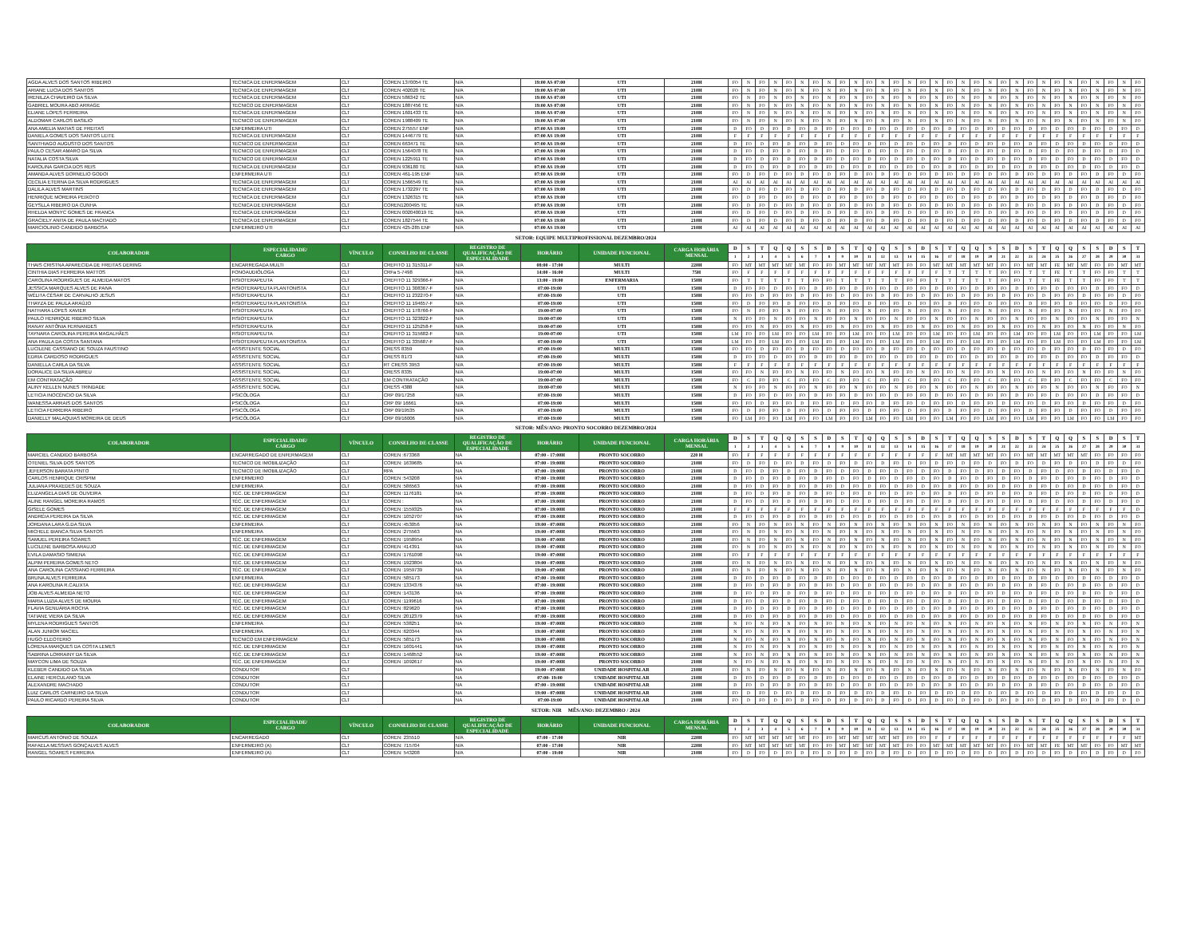| AGDA ALVES DOS SANTOS RIBEIRO | TECNICA DE ENFERMAGEM | CLT | COREN 1370054 TE | N/A | 19:00 AS 07:00 | UTI | 210H | FO | N | FO | N | FO | N | FO | N | FO | N | FO | N | FO | N | FO | N | FO | N | FO | N | FO | N | FO | N | FO | N | FO | N | FO | N | FO |
| ARIANE LUCIA DOS SANTOS | TECNICA DE ENFERMAGEM | CLT | COREN 402020 TE | N/A | 19:00 AS 07:00 | UTI | 210H | FO | N | FO | N | FO | N | FO | N | FO | N | FO | N | FO | N | FO | N | FO | N | FO | N | FO | N | FO | N | FO | N | FO | N | FO | N | FO |
| IRENILZA CHAVEIRO DA SILVA | TECNICA DE ENFERMAGEM | CLT | COREN 586342 TE | N/A | 19:00 AS 07:00 | UTI | 210H | FO | N | FO | N | FO | N | FO | N | FO | N | FO | N | FO | N | FO | N | FO | N | FO | N | FO | N | FO | N | FO | N | FO | N | FO | N | FO |
| GABRIEL MOURA ABO ARRAGE | TECNICO DE ENFERMAGEM | CLT | COREN 1887456 TE | N/A | 19:00 AS 07:00 | UTI | 210H | FO | N | FO | N | FO | N | FO | N | FO | N | FO | N | FO | N | FO | N | FO | N | FO | N | FO | N | FO | N | FO | N | FO | N | FO | N | FO |
| ELIANE LOPES FERREIRA | TECNICA DE ENFERMAGEM | CLT | COREN 1601433 TE | N/A | 19:00 AS 07:00 | UTI | 210H | FO | N | FO | N | FO | N | FO | N | FO | N | FO | N | FO | N | FO | N | FO | N | FO | N | FO | N | FO | N | FO | N | FO | N | FO | N | FO |
| ALDOMAR CARLOS BASILIO | TECNICO DE ENFERMAGEM | CLT | COREN 1988409 TE | N/A | 19:00 AS 07:00 | UTI | 210H | FO | N | FO | N | FO | N | FO | N | FO | N | FO | N | FO | N | FO | N | FO | N | FO | N | FO | N | FO | N | FO | N | FO | N | FO | N | FO |
| ANA AMELIA MATIAS DE FREITAS | ENFERMEIRA UTI | CLT | COREN 275557 ENF | N/A | 07:00 AS 19:00 | UTI | 210H | D | FO | D | FO | D | FO | D | FO | D | FO | D | FO | D | FO | D | FO | D | FO | D | FO | D | FO | D | FO | D | FO | D | FO | D | FO | D |
| DANIELA GOMES DOS SANTOS LEITE | TECNICA DE ENFERMAGEM | CLT | COREN 1446779 TE | N/A | 07:00 AS 19:00 | UTI | 210H | F | F | F | F | F | F | F | F | F | F | F | F | F | F | F | F | F | F | F | F | F | F | F | F | F | F | F | F | F | F | F |
| SANTHIAGO AUGUSTO DOS SANTOS | TECNICO DE ENFERMAGEM | CLT | COREN 663471 TE | N/A | 07:00 AS 19:00 | UTI | 210H | D | FO | D | FO | D | FO | D | FO | D | FO | D | FO | D | FO | D | FO | D | FO | D | FO | D | FO | D | FO | D | FO | D | FO | D | FO | D |
| PAULO CESAR AMARO DA SILVA | TECNICO DE ENFERMAGEM | CLT | COREN 1564078 TE | N/A | 07:00 AS 19:00 | UTI | 210H | D | FO | D | FO | D | FO | D | FO | D | FO | D | FO | D | FO | D | FO | D | FO | D | FO | D | FO | D | FO | D | FO | D | FO | D | FO | D |
| NATALIA COSTA SILVA | TECNICO DE ENFERMAGEM | CLT | COREN 1225911 TE | N/A | 07:00 AS 19:00 | UTI | 210H | D | FO | D | FO | D | FO | D | FO | D | FO | D | FO | D | FO | D | FO | D | FO | D | FO | D | FO | D | FO | D | FO | D | FO | D | FO | D |
| KAROLINA GARCIA DOS REIS | TECNICA DE ENFERMAGEM | CLT | COREN 936180 TE | N/A | 07:00 AS 19:00 | UTI | 210H | D | FO | D | FO | D | FO | D | FO | D | FO | D | FO | D | FO | D | FO | D | FO | D | FO | D | FO | D | FO | D | FO | D | FO | D | FO | D |
| AMANDA ALVES DORNELIO GODOI | ENFERMEIRA UTI | CLT | COREN 461-195 ENF | N/A | 07:00 AS 19:00 | UTI | 210H | FO | D | FO | D | FO | D | FO | D | FO | D | FO | D | FO | D | FO | D | FO | D | FO | D | FO | D | FO | D | FO | D | FO | D | FO | D | FO |
| CECILIA ETERNA DA SILVA RODRIGUES | TECNICA DE ENFERMAGEM | CLT | COREN 1566549 TE | N/A | 07:00 AS 19:00 | UTI | 210H | AI | AI | AI | AI | AI | AI | AI | AI | AI | AI | AI | AI | AI | AI | AI | AI | AI | AI | AI | AI | AI | AI | AI | AI | AI | AI | AI | AI | AI | AI | AI |
| DALILA ALVES MARTINS | TECNICA DE ENFERMAGEM | CLT | COREN 1732297 TE | N/A | 07:00 AS 19:00 | UTI | 210H | FO | D | FO | D | FO | D | FO | D | FO | D | FO | D | FO | D | FO | D | FO | D | FO | D | FO | D | FO | D | FO | D | FO | D | FO | D | FO |
| HENRIQUE MOREIRA PEIXOTO | TECNICA DE ENFERMAGEM | CLT | COREN 1326315 TE | N/A | 07:00 AS 19:00 | UTI | 210H | FO | D | FO | D | FO | D | FO | D | FO | D | FO | D | FO | D | FO | D | FO | D | FO | D | FO | D | FO | D | FO | D | FO | D | FO | D | FO |
| GEYSLLA RIBEIRO DA CUNHA | TECNICA DE ENFERMAGEM | CLT | COREN1200495 TE | N/A | 07:00 AS 19:00 | UTI | 210H | FO | D | FO | D | FO | D | FO | D | FO | D | FO | D | FO | D | FO | D | FO | D | FO | D | FO | D | FO | D | FO | D | FO | D | FO | D | FO |
| RHELDA MONYC GOMES DE FRANCA | TECNICA DE ENFERMAGEM | CLT | COREN 002040019 TE | N/A | 07:00 AS 19:00 | UTI | 210H | FO | D | FO | D | FO | D | FO | D | FO | D | FO | D | FO | D | FO | D | FO | D | FO | D | FO | D | FO | D | FO | D | FO | D | FO | D | FO |
| GRACIELY ANITA DE PAULA MACHADO | TECNICA DE ENFERMAGEM | CLT | COREN 1827544 TE | N/A | 07:00 AS 19:00 | UTI | 210H | FO | D | FO | D | FO | D | FO | D | FO | D | FO | D | FO | D | FO | D | FO | D | FO | D | FO | D | FO | D | FO | D | FO | D | FO | D | FO |
| MARCIOLINIO CANDIDO BARBOSA | ENFERMEIRO UTI | CLT | COREN 425-285 ENF | N/A | 07:00 AS 19:00 | UTI | 210H | AI | AI | AI | AI | AI | AI | AI | AI | AI | AI | AI | AI | AI | AI | AI | AI | AI | AI | AI | AI | AI | AI | AI | AI | AI | AI | AI | AI | AI | AI | AI |
| SETOR: EQUIPE MULTIPROFISSIONAL DEZEMBRO/2024 | | | | | | | | | | | | | | | | | | | | | | | | | | | | | | | | | | | | | | |
| COLABORADOR | ESPECIALIDADE/ CARGO | VÍNCULO | CONSELHO DE CLASSE | REGISTRO DE QUALIFICAÇÃO DE ESPECIALIDADE | HORÁRIO | UNIDADE FUNCIONAL | CARGA HORÁRIA MENSAL | D | S | T | Q | Q | S | S | D | S | T | Q | Q | S | S | D | S | T | Q | Q | S | S | D | S | T | Q | Q | S | S | D | S | T |
| | | | | | | | | 1 | 2 | 3 | 4 | 5 | 6 | 7 | 8 | 9 | 10 | 11 | 12 | 13 | 14 | 15 | 16 | 17 | 18 | 19 | 20 | 21 | 22 | 23 | 24 | 25 | 26 | 27 | 28 | 29 | 30 | 31 |
| THAIS CRISTNA APARECIDA DE FREITAS DERING | ENCARREGADA MULTI | CLT | CREFITO 11 315311-F | N/A | 08:00 - 17:00 | MULTI | 220H | FO | MT | MT | MT | MT | MT | FO | FO | MT | MT | MT | MT | MT | FO | FO | MT | MT | MT | MT | MT | FO | FO | MT | MT | FE | MT | MT | FO | FO | MT | MT |
| CINTHIA DIAS FERREIRA MATTOS | FONOAUDIÓLOGA | CLT | CRFa 5-7498 | N/A | 14:00 - 16:00 | MULTI | 75H | FO | F | F | F | F | F | F | F | F | F | F | F | F | F | F | F | T | T | T | T | FO | FO | T | T | FE | T | T | FO | FO | T | T |
| CAROLINA RODRIGUES DE ALMEIDA MATOS | FISIOTERAPEUTA | CLT | CREFITO 11 329366-F | N/A | 13:00 - 19:00 | ENFERMARIA | 150H | FO | T | T | T | T | T | FO | FO | T | T | T | T | T | FO | FO | T | T | T | T | T | FO | FO | T | T | FE | T | T | FO | FO | T | T |
| JESSICA MARQUES ALVES DE PAIVA | FISIOTERAPEUTA PLANTONISTA | CLT | CREFITO 11 308367-F | N/A | 07:00-19:00 | UTI | 150H | D | FO | FO | D | FO | FO | D | FO | FO | D | FO | FO | D | FO | FO | D | FO | FO | D | FO | FO | D | FO | FO | D | FO | FO | D | FO | FO | D |
| WÉLITA CÉSAR DE CARVALHO JESUS | FISIOTERAPEUTA | CLT | CREFITO 11 232270-F | N/A | 07:00-19:00 | UTI | 150H | FO | FO | D | FO | FO | D | FO | FO | D | FO | FO | D | FO | FO | D | FO | FO | D | FO | FO | D | FO | FO | D | FO | FO | D | FO | FO | D | FO |
| THAYZA DE PAULA ARAÚJO | FISIOTERAPEUTA PLANTONISTA | CLT | CREFITO 11 194657-F | N/A | 07:00-19:00 | UTI | 150H | FO | D | FO | FO | D | FO | FO | D | FO | FO | D | FO | FO | D | FO | FO | D | FO | FO | D | FO | FO | D | FO | FO | D | FO | FO | D | FO | FO |
| NATHARA LOPES XAVIER | FISIOTERAPEUTA | CLT | CREFITO 11 178766-F | N/A | 19:00-07:00 | UTI | 150H | FO | N | FO | FO | N | FO | FO | N | FO | FO | N | FO | FO | N | FO | FO | N | FO | FO | N | FO | FO | N | FO | FO | N | FO | FO | N | FO | FO |
| PAULO HENRIQUE RIBEIRO SILVA | FISIOTERAPEUTA | CLT | CREFITO 11 323822-F | N/A | 19:00-07:00 | UTI | 150H | N | FO | FO | N | FO | FO | N | FO | FO | N | FO | FO | N | FO | FO | N | FO | FO | N | FO | FO | N | FO | FO | N | FO | FO | N | FO | FO | N |
| RANAY ANTÔNIA FERNANDES | FISIOTERAPEUTA | CLT | CREFITO 11 125258-F | N/A | 19:00-07:00 | UTI | 150H | FO | FO | N | FO | FO | N | FO | FO | N | FO | FO | N | FO | FO | N | FO | FO | N | FO | FO | N | FO | FO | N | FO | FO | N | FO | FO | N | FO |
| TAYNARA CAROLINA PEREIRA MAGALHÃES | FISIOTERAPEUTA | CLT | CREFITO 11 315682-F | N/A | 19:00-07:00 | UTI | 150H | LM | FO | FO | LM | FO | FO | LM | FO | FO | LM | FO | FO | LM | FO | FO | LM | FO | FO | LM | FO | FO | LM | FO | FO | LM | FO | FO | LM | FO | FO | LM |
| ANA PAULA DA COSTA SANTANA | FISIOTERAPEUTA PLANTONISTA | CLT | CREFITO 11 335687-F | N/A | 07:00-19:00 | UTI | 150H | LM | FO | FO | LM | FO | FO | LM | FO | FO | LM | FO | FO | LM | FO | FO | LM | FO | FO | LM | FO | FO | LM | FO | FO | LM | FO | FO | LM | FO | FO | LM |
| LUCILENE CASSIANO DE SOUZA FAUSTINO | ASSISTENTE SOCIAL | CLT | CRESS 8359 | N/A | 07:00-19:00 | MULTI | 150H | FO | FO | D | FO | FO | D | FO | FO | D | FO | FO | D | FO | FO | D | FO | FO | D | FO | FO | D | FO | FO | D | FO | FO | D | FO | FO | D | FO |
| EDRIA CARDOSO RODRIGUES | ASSISTENTE SOCIAL | CLT | CRESS 8173 | N/A | 07:00-19:00 | MULTI | 150H | D | FO | FO | D | FO | FO | D | FO | FO | D | FO | FO | D | FO | FO | D | FO | FO | D | FO | FO | D | FO | FO | D | FO | FO | D | FO | FO | D |
| DANIELLA CARLA DA SILVA | ASSISTENTE SOCIAL | CLT | RT CRESS 3953 | N/A | 07:00-19:00 | MULTI | 150H | F | F | F | F | F | F | F | F | F | F | F | F | F | F | F | F | F | F | F | F | F | F | F | F | F | F | F | F | F | F | F |
| DORALICE DA SILVA ABREU | ASSISTENTE SOCIAL | CLT | CRESS 8335 | N/A | 19:00-07:00 | MULTI | 150H | FO | FO | N | FO | FO | N | FO | FO | N | FO | FO | N | FO | FO | N | FO | FO | N | FO | FO | N | FO | FO | N | FO | FO | N | FO | FO | N | FO |
| EM CONTRATAÇÃO | ASSISTENTE SOCIAL | CLT | EM CONTRATAÇÃO | N/A | 19:00-07:00 | MULTI | 150H | FO | C | FO | FO | C | FO | FO | C | FO | FO | C | FO | FO | C | FO | FO | C | FO | FO | C | FO | FO | C | FO | FO | C | FO | FO | C | FO | FO |
| ALINY KELLEN NUNES TRINDADE | ASSISTENTE SOCIAL | CLT | CRESS 4388 | N/A | 19:00-07:00 | MULTI | 150H | N | FO | FO | N | FO | FO | N | FO | FO | N | FO | FO | N | FO | FO | N | FO | FO | N | FO | FO | N | FO | FO | N | FO | FO | N | FO | FO | N |
| LETICIA INOCÊNCIO DA SILVA | PSICÓLOGA | CLT | CRP 09/17258 | N/A | 07:00-19:00 | MULTI | 150H | D | FO | FO | D | FO | FO | D | FO | FO | D | FO | FO | D | FO | FO | D | FO | FO | D | FO | FO | D | FO | FO | D | FO | FO | D | FO | FO | D |
| WANESSA ARRAIS DOS SANTOS | PSICÓLOGA | CLT | CRP 09/ 16661 | N/A | 07:00-19:00 | MULTI | 150H | FO | FO | D | FO | FO | D | FO | FO | D | FO | FO | D | FO | FO | D | FO | FO | D | FO | FO | D | FO | FO | D | FO | FO | D | FO | FO | D | FO |
| LETICIA FERREIRA RIBEIRO | PSICÓLOGA | CLT | CRP 09/19535 | N/A | 07:00-19:00 | MULTI | 150H | FO | D | FO | FO | D | FO | FO | D | FO | FO | D | FO | FO | D | FO | FO | D | FO | FO | D | FO | FO | D | FO | FO | D | FO | FO | D | FO | FO |
| DANIELLY MALAQUIAS MOREIRA DE DEUS | PSICÓLOGA | CLT | CRP 09/16006 | N/A | 07:00-19:00 | MULTI | 150H | FO | LM | FO | FO | LM | FO | FO | LM | FO | FO | LM | FO | FO | LM | FO | FO | LM | FO | FO | LM | FO | FO | LM | FO | FO | LM | FO | FO | LM | FO | FO |
| SETOR: MÊS/ANO: PRONTO SOCORRO DEZEMBRO/2024 | | | | | | | | | | | | | | | | | | | | | | | | | | | | | | | | | | | | | | |
| COLABORADOR | ESPECIALIDADE/ CARGO | VÍNCULO | CONSELHO DE CLASSE | REGISTRO DE QUALIFICAÇÃO DE ESPECIALIDADE | HORÁRIO | UNIDADE FUNCIONAL | CARGA HORÁRIA MENSAL | D | S | T | Q | Q | S | S | D | S | T | Q | Q | S | S | D | S | T | Q | Q | S | S | D | S | T | Q | Q | S | S | D | S | T |
| | | | | | | | | 1 | 2 | 3 | 4 | 5 | 6 | 7 | 8 | 9 | 10 | 11 | 12 | 13 | 14 | 15 | 16 | 17 | 18 | 19 | 20 | 21 | 22 | 23 | 24 | 25 | 26 | 27 | 28 | 29 | 30 | 31 |
| MARCIEL CANDIDO BARBOSA | ENCARREGADO DE ENFERMAGEM | CLT | COREN :673368 | NA | 07:00 - 17:00H | PRONTO SOCORRO | 220 H | FO | F | F | F | F | F | F | F | F | F | F | F | F | F | F | F | MT | MT | MT | MT | FO | FO | MT | MT | MT | MT | MT | FO | FO | FO | FO |
| OTENIEL SILVA DOS SANTOS | TECNICO DE IMOBILIZAÇÃO | CLT | COREN: 1639685 | NA | 07:00 - 19:00H | PRONTO SOCORRO | 210H | FO | D | FO | D | FO | D | FO | D | FO | D | FO | D | FO | D | FO | D | FO | D | FO | D | FO | D | FO | D | FO | D | FO | D | FO | D | FO |
| JEFERSON BARATA PINTO | TECNICO DE IMOBILIZAÇÃO | CLT | RPA | NA | 07:00 - 19:00H | PRONTO SOCORRO | 210H | D | FO | D | FO | D | FO | D | FO | D | FO | D | FO | D | FO | D | FO | D | FO | D | FO | D | FO | D | FO | D | FO | D | FO | D | FO | D |
| CARLOS HENRIQUE CRISPIM | ENFERMEIRO | CLT | COREN :543208 | NA | 07:00 - 19:00H | PRONTO SOCORRO | 210H | D | FO | D | FO | D | FO | D | FO | D | FO | D | FO | D | FO | D | FO | D | FO | D | FO | D | FO | D | FO | D | FO | D | FO | D | FO | D |
| JULIANA PRAXEDES DE SOUZA | ENFERMEIRA | CLT | COREN :586563 | NA | 07:00 - 19:00H | PRONTO SOCORRO | 210H | D | FO | D | FO | D | FO | D | FO | D | FO | D | FO | D | FO | D | FO | D | FO | D | FO | D | FO | D | FO | D | FO | D | FO | D | FO | D |
| ELIZANGELA DIAS DE OLIVEIRA | TÉC. DE ENFERMAGEM | CLT | COREN :1176181 | NA | 07:00 - 19:00H | PRONTO SOCORRO | 210H | D | FO | D | FO | D | FO | D | FO | D | FO | D | FO | D | FO | D | FO | D | FO | D | FO | D | FO | D | FO | D | FO | D | FO | D | FO | D |
| ALINE RANGEL MOREIRA RAMOS | TÉC. DE ENFERMAGEM | CLT | COREN : | NA | 07:00 - 19:00H | PRONTO SOCORRO | 210H | D | FO | D | FO | D | FO | D | FO | D | FO | D | FO | D | FO | D | FO | D | FO | D | FO | D | FO | D | FO | D | FO | D | FO | D | FO | D |
| GISELE GOMES | TÉC. DE ENFERMAGEM | CLT | COREN :1559325 | NA | 07:00 - 19:00H | PRONTO SOCORRO | 210H | F | F | F | F | F | F | F | F | F | F | F | F | F | F | F | F | F | F | F | F | F | F | F | F | F | F | F | F | F | F | D |
| ANDRÉIA PEREIRA DA SILVA | TÉC. DE ENFERMAGEM | CLT | COREN :1052707 | NA | 07:00 - 19:00H | PRONTO SOCORRO | 210H | D | FO | D | FO | D | FO | D | FO | D | FO | D | FO | D | FO | D | FO | D | FO | D | FO | D | FO | D | FO | D | FO | D | FO | D | FO | D |
| JORDANA LARA G.DA SILVA | ENFERMEIRA | CLT | COREN :453056 | NA | 19:00 - 07:00H | PRONTO SOCORRO | 210H | FO | N | FO | N | FO | N | FO | N | FO | N | FO | N | FO | N | FO | N | FO | N | FO | N | FO | N | FO | N | FO | N | FO | N | FO | N | FO |
| MICHELE BIANCA SILVA SANTOS | ENFERMEIRA | CLT | COREN :275563 | NA | 19:00 - 07:00H | PRONTO SOCORRO | 210H | FO | N | FO | N | FO | N | FO | N | FO | N | FO | N | FO | N | FO | N | FO | N | FO | N | FO | N | FO | N | FO | N | FO | N | FO | N | FO |
| SAMUEL PEREIRA SOARES | TÉC. DE ENFERMAGEM | CLT | COREN :1958954 | NA | 19:00 - 07:00H | PRONTO SOCORRO | 210H | FO | N | FO | N | FO | N | FO | N | FO | N | FO | N | FO | N | FO | N | FO | N | FO | N | FO | N | FO | N | FO | N | FO | N | FO | N | FO |
| LUCILENE BARBOSA ARAUJO | TÉC. DE ENFERMAGEM | CLT | COREN :414391 | NA | 19:00 - 07:00H | PRONTO SOCORRO | 210H | FO | N | FO | N | FO | N | FO | N | FO | N | FO | N | FO | N | FO | N | FO | N | FO | N | FO | N | FO | N | FO | N | FO | N | FO | N | FO |
| EVILA DAMASIO SIMIENA | TÉC. DE ENFERMAGEM | CLT | COREN :1761098 | NA | 19:00 - 07:00H | PRONTO SOCORRO | 210H | FO | F | F | F | F | F | F | F | F | F | F | F | F | F | F | F | F | F | F | F | F | F | F | F | F | F | F | F | F | F | F |
| ALPIM PEREIRA GOMES NETO | TÉC. DE ENFERMAGEM | CLT | COREN :1923804 | NA | 19:00 - 07:00H | PRONTO SOCORRO | 210H | FO | N | FO | N | FO | N | FO | N | FO | N | FO | N | FO | N | FO | N | FO | N | FO | N | FO | N | FO | N | FO | N | FO | N | FO | N | FO |
| ANA CAROLINA CASSIANO FERREIRA | TÉC. DE ENFERMAGEM | CLT | COREN :1959739 | NA | 19:00 - 07:00H | PRONTO SOCORRO | 210H | FO | N | FO | N | FO | N | FO | N | FO | N | FO | N | FO | N | FO | N | FO | N | FO | N | FO | N | FO | N | FO | N | FO | N | FO | N | FO |
| BRUNA ALVES FERREIRA | ENFERMEIRA | CLT | COREN :585173 | NA | 07:00 - 19:00H | PRONTO SOCORRO | 210H | D | FO | D | FO | D | FO | D | FO | D | FO | D | FO | D | FO | D | FO | D | FO | D | FO | D | FO | D | FO | D | FO | D | FO | D | FO | D |
| ANA KAROLINA R.CALIXTA | TÉC. DE ENFERMAGEM | CLT | COREN :1334376 | NA | 07:00 - 19:00H | PRONTO SOCORRO | 210H | D | FO | D | FO | D | FO | D | FO | D | FO | D | FO | D | FO | D | FO | D | FO | D | FO | D | FO | D | FO | D | FO | D | FO | D | FO | D |
| JOB ALVES ALMEIDA NETO | TÉC. DE ENFERMAGEM | CLT | COREN :143136 | NA | 07:00 - 19:00H | PRONTO SOCORRO | 210H | D | FO | D | FO | D | FO | D | FO | D | FO | D | FO | D | FO | D | FO | D | FO | D | FO | D | FO | D | FO | D | FO | D | FO | D | FO | D |
| MARIA LUZIA ALVES DE MOURA | TÉC. DE ENFERMAGEM | CLT | COREN :1199616 | NA | 07:00 - 19:00H | PRONTO SOCORRO | 210H | D | FO | D | FO | D | FO | D | FO | D | FO | D | FO | D | FO | D | FO | D | FO | D | FO | D | FO | D | FO | D | FO | D | FO | D | FO | D |
| FLAVIA GENUÁRIA ROCHA | TÉC. DE ENFERMAGEM | CLT | COREN :829620 | NA | 07:00 - 19:00H | PRONTO SOCORRO | 210H | D | FO | D | FO | D | FO | D | FO | D | FO | D | FO | D | FO | D | FO | D | FO | D | FO | D | FO | D | FO | D | FO | D | FO | D | FO | D |
| TATIANE VIERA DA SILVA | TÉC. DE ENFERMAGEM | CLT | COREN :2012379 | NA | 07:00 - 19:00H | PRONTO SOCORRO | 210H | D | FO | D | FO | D | FO | D | FO | D | FO | D | FO | D | FO | D | FO | D | FO | D | FO | D | FO | D | FO | D | FO | D | FO | D | FO | D |
| MYLENA RODRIGUES SANTOS | ENFERMEIRA | CLT | COREN :538251 | NA | 19:00 - 07:00H | PRONTO SOCORRO | 210H | N | FO | N | FO | N | FO | N | FO | N | FO | N | FO | N | FO | N | FO | N | FO | N | FO | N | FO | N | FO | N | FO | N | FO | N | FO | N |
| ALAN JUNIOR MACIEL | ENFERMEIRA | CLT | COREN :620344 | NA | 19:00 - 07:00H | PRONTO SOCORRO | 210H | N | FO | N | FO | N | FO | N | FO | N | FO | N | FO | N | FO | N | FO | N | FO | N | FO | N | FO | N | FO | N | FO | N | FO | N | FO | N |
| HUGO ELEOTERIO | TECNICO EM ENFERMAGEM | CLT | COREN :585173 | NA | 19:00 - 07:00H | PRONTO SOCORRO | 210H | N | FO | N | FO | N | FO | N | FO | N | FO | N | FO | N | FO | N | FO | N | FO | N | FO | N | FO | N | FO | N | FO | N | FO | N | FO | N |
| LORENA MARQUES DA COSTA LEMES | TÉC. DE ENFERMAGEM | CLT | COREN :1601441 | NA | 19:00 - 07:00H | PRONTO SOCORRO | 210H | N | FO | N | FO | N | FO | N | FO | N | FO | N | FO | N | FO | N | FO | N | FO | N | FO | N | FO | N | FO | N | FO | N | FO | N | FO | N |
| SABRINA LORRAINY DA SILVA | TÉC. DE ENFERMAGEM | CLT | COREN :1468552 | NA | 19:00 - 07:00H | PRONTO SOCORRO | 210H | N | FO | N | FO | N | FO | N | FO | N | FO | N | FO | N | FO | N | FO | N | FO | N | FO | N | FO | N | FO | N | FO | N | FO | N | FO | N |
| MAYCON LIMA DE SOUZA | TÉC. DE ENFERMAGEM | CLT | COREN :1092617 | NA | 19:00 - 07:00H | PRONTO SOCORRO | 210H | N | FO | N | FO | N | FO | N | FO | N | FO | N | FO | N | FO | N | FO | N | FO | N | FO | N | FO | N | FO | N | FO | N | FO | N | FO | N |
| KLEBER CANDIDO DA SILVA | CONDUTOR | CLT | | NA | 19:00 - 07:00H | UNIDADE HOSPITALAR | 210H | FO | N | FO | N | FO | N | FO | N | FO | N | FO | N | FO | N | FO | N | FO | N | FO | N | FO | N | FO | N | FO | N | FO | N | FO | N | FO |
| ELAINE HERCULANO SILVA | CONDUTOR | CLT | | NA | 07:00- 19:00 | UNIDADE HOSPITALAR | 210H | D | FO | D | FO | D | FO | D | FO | D | FO | D | FO | D | FO | D | FO | D | FO | D | FO | D | FO | D | FO | D | FO | D | FO | D | FO | D |
| ALEXANDRE MACHADO | CONDUTOR | CLT | | NA | 07:00 - 19:00H | UNIDADE HOSPITALAR | 210H | D | FO | D | FO | D | FO | D | FO | D | FO | D | FO | D | FO | D | FO | D | FO | D | FO | D | FO | D | FO | D | FO | D | FO | D | FO | D |
| LUIZ CARLOS CARNEIRO DA SILVA | CONDUTOR | CLT | | NA | 19:00 - 07:00H | UNIDADE HOSPITALAR | 210H | FO | D | FO | D | FO | D | FO | D | FO | D | FO | D | FO | D | FO | D | FO | D | FO | D | FO | D | FO | D | FO | D | FO | D | FO | D | D |
| PAULO RICARDO PEREIRA SILVA | CONDUTOR | CLT | | NA | 07:00-19:00 | UNIDADE HOSPITALAR | 210H | FO | D | FO | D | FO | D | FO | D | FO | D | FO | D | FO | D | FO | D | FO | D | FO | D | FO | D | FO | D | FO | D | FO | D | FO | D | D |
| SETOR: NIR MÊS/ANO: DEZEMBRO / 2024 | | | | | | | | | | | | | | | | | | | | | | | | | | | | | | | | | | | | | | |
| COLABORADOR | ESPECIALIDADE/ CARGO | VÍNCULO | CONSELHO DE CLASSE | REGISTRO DE QUALIFICAÇÃO DE ESPECIALIDADE | HORÁRIO | UNIDADE FUNCIONAL | CARGA HORÁRIA MENSAL | D | S | T | Q | Q | S | S | D | S | T | Q | Q | S | S | D | S | T | Q | Q | S | S | D | S | T | Q | Q | S | S | D | S | T |
| | | | | | | | | 1 | 2 | 3 | 4 | 5 | 6 | 7 | 8 | 9 | 10 | 11 | 12 | 13 | 14 | 15 | 16 | 17 | 18 | 19 | 20 | 21 | 22 | 23 | 24 | 25 | 26 | 27 | 28 | 29 | 30 | 31 |
| MARCUS ANTONIO DE SOUZA | ENCARREGADO | CLT | COREN: 235510 | N/A | 07:00 - 17:00 | NIR | 220H | FO | MT | MT | MT | MT | MT | FO | FO | MT | MT | MT | MT | MT | FO | FO | F | F | F | F | F | F | F | F | F | F | F | F | F | F | F | MT |
| RAFAELA MESSIAS GONÇALVES ALVES | ENFERMEIRO (A) | CLT | COREN: 715704 | N/A | 07:00 - 17:00 | NIR | 220H | FO | MT | MT | MT | MT | MT | FO | FO | MT | MT | MT | MT | MT | FO | FO | MT | MT | MT | MT | MT | FO | FO | MT | MT | FE | MT | MT | FO | FO | MT | MT |
| RANGEL SOARES FERREIRA | ENFERMEIRO (A) | CLT | COREN: 543208 | N/A | 07:00 - 19:00 | NIR | 210H | FO | D | FO | D | FO | D | FO | D | FO | D | FO | D | FO | D | FO | D | FO | D | FO | D | FO | D | FO | D | FO | D | FO | D | FO | D | FO |